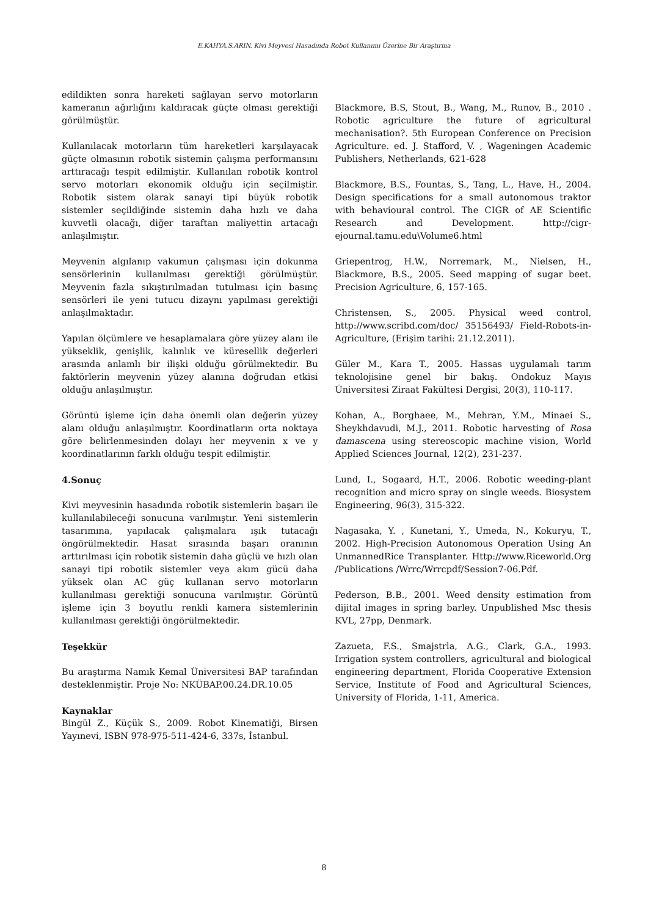E.KAHYA,S.ARIN, Kivi Meyvesi Hasadında Robot Kullanımı Üzerine Bir Araştırma
edildikten sonra hareketi sağlayan servo motorların kameranın ağırlığını kaldıracak güçte olması gerektiği görülmüştür.
Kullanılacak motorların tüm hareketleri karşılayacak güçte olmasının robotik sistemin çalışma performansını arttıracağı tespit edilmiştir. Kullanılan robotik kontrol servo motorları ekonomik olduğu için seçilmiştir. Robotik sistem olarak sanayi tipi büyük robotik sistemler seçildiğinde sistemin daha hızlı ve daha kuvvetli olacağı, diğer taraftan maliyettin artacağı anlaşılmıştır.
Meyvenin algılanıp vakumun çalışması için dokunma sensörlerinin kullanılması gerektiği görülmüştür. Meyvenin fazla sıkıştırılmadan tutulması için basınç sensörleri ile yeni tutucu dizaynı yapılması gerektiği anlaşılmaktadır.
Yapılan ölçümlere ve hesaplamalara göre yüzey alanı ile yükseklik, genişlik, kalınlık ve küresellik değerleri arasında anlamlı bir ilişki olduğu görülmektedir. Bu faktörlerin meyvenin yüzey alanına doğrudan etkisi olduğu anlaşılmıştır.
Görüntü işleme için daha önemli olan değerin yüzey alanı olduğu anlaşılmıştır. Koordinatların orta noktaya göre belirlenmesinden dolayı her meyvenin x ve y koordinatlarının farklı olduğu tespit edilmiştir.
4.Sonuç
Kivi meyvesinin hasadında robotik sistemlerin başarı ile kullanılabileceği sonucuna varılmıştır. Yeni sistemlerin tasarımına, yapılacak çalışmalara ışık tutacağı öngörülmektedir. Hasat sırasında başarı oranının arttırılması için robotik sistemin daha güçlü ve hızlı olan sanayi tipi robotik sistemler veya akım gücü daha yüksek olan AC güç kullanan servo motorların kullanılması gerektiği sonucuna varılmıştır. Görüntü işleme için 3 boyutlu renkli kamera sistemlerinin kullanılması gerektiği öngörülmektedir.
Teşekkür
Bu araştırma Namık Kemal Üniversitesi BAP tarafından desteklenmiştir. Proje No: NKÜBAP.00.24.DR.10.05
Kaynaklar
Bingül Z., Küçük S., 2009. Robot Kinematiği, Birsen Yayınevi, ISBN 978-975-511-424-6, 337s, İstanbul.
Blackmore, B.S, Stout, B., Wang, M., Runov, B., 2010 . Robotic agriculture the future of agricultural mechanisation?. 5th European Conference on Precision Agriculture. ed. J. Stafford, V. , Wageningen Academic Publishers, Netherlands, 621-628
Blackmore, B.S., Fountas, S., Tang, L., Have, H., 2004. Design specifications for a small autonomous traktor with behavioural control. The CIGR of AE Scientific Research and Development. http://cigr-ejournal.tamu.edu\Volume6.html
Griepentrog, H.W., Norremark, M., Nielsen, H., Blackmore, B.S., 2005. Seed mapping of sugar beet. Precision Agriculture, 6, 157-165.
Christensen, S., 2005. Physical weed control, http://www.scribd.com/doc/ 35156493/ Field-Robots-in-Agriculture, (Erişim tarihi: 21.12.2011).
Güler M., Kara T., 2005. Hassas uygulamalı tarım teknolojisine genel bir bakış. Ondokuz Mayıs Üniversitesi Ziraat Fakültesi Dergisi, 20(3), 110-117.
Kohan, A., Borghaee, M., Mehran, Y.M., Minaei S., Sheykhdavudi, M.J., 2011. Robotic harvesting of Rosa damascena using stereoscopic machine vision, World Applied Sciences Journal, 12(2), 231-237.
Lund, I., Sogaard, H.T., 2006. Robotic weeding-plant recognition and micro spray on single weeds. Biosystem Engineering, 96(3), 315-322.
Nagasaka, Y. , Kunetani, Y., Umeda, N., Kokuryu, T., 2002. High-Precision Autonomous Operation Using An UnmannedRice Transplanter. Http://www.Riceworld.Org /Publications /Wrrc/Wrrcpdf/Session7-06.Pdf.
Pederson, B.B., 2001. Weed density estimation from dijital images in spring barley. Unpublished Msc thesis KVL, 27pp, Denmark.
Zazueta, F.S., Smajstrla, A.G., Clark, G.A., 1993. Irrigation system controllers, agricultural and biological engineering department, Florida Cooperative Extension Service, Institute of Food and Agricultural Sciences, University of Florida, 1-11, America.
8